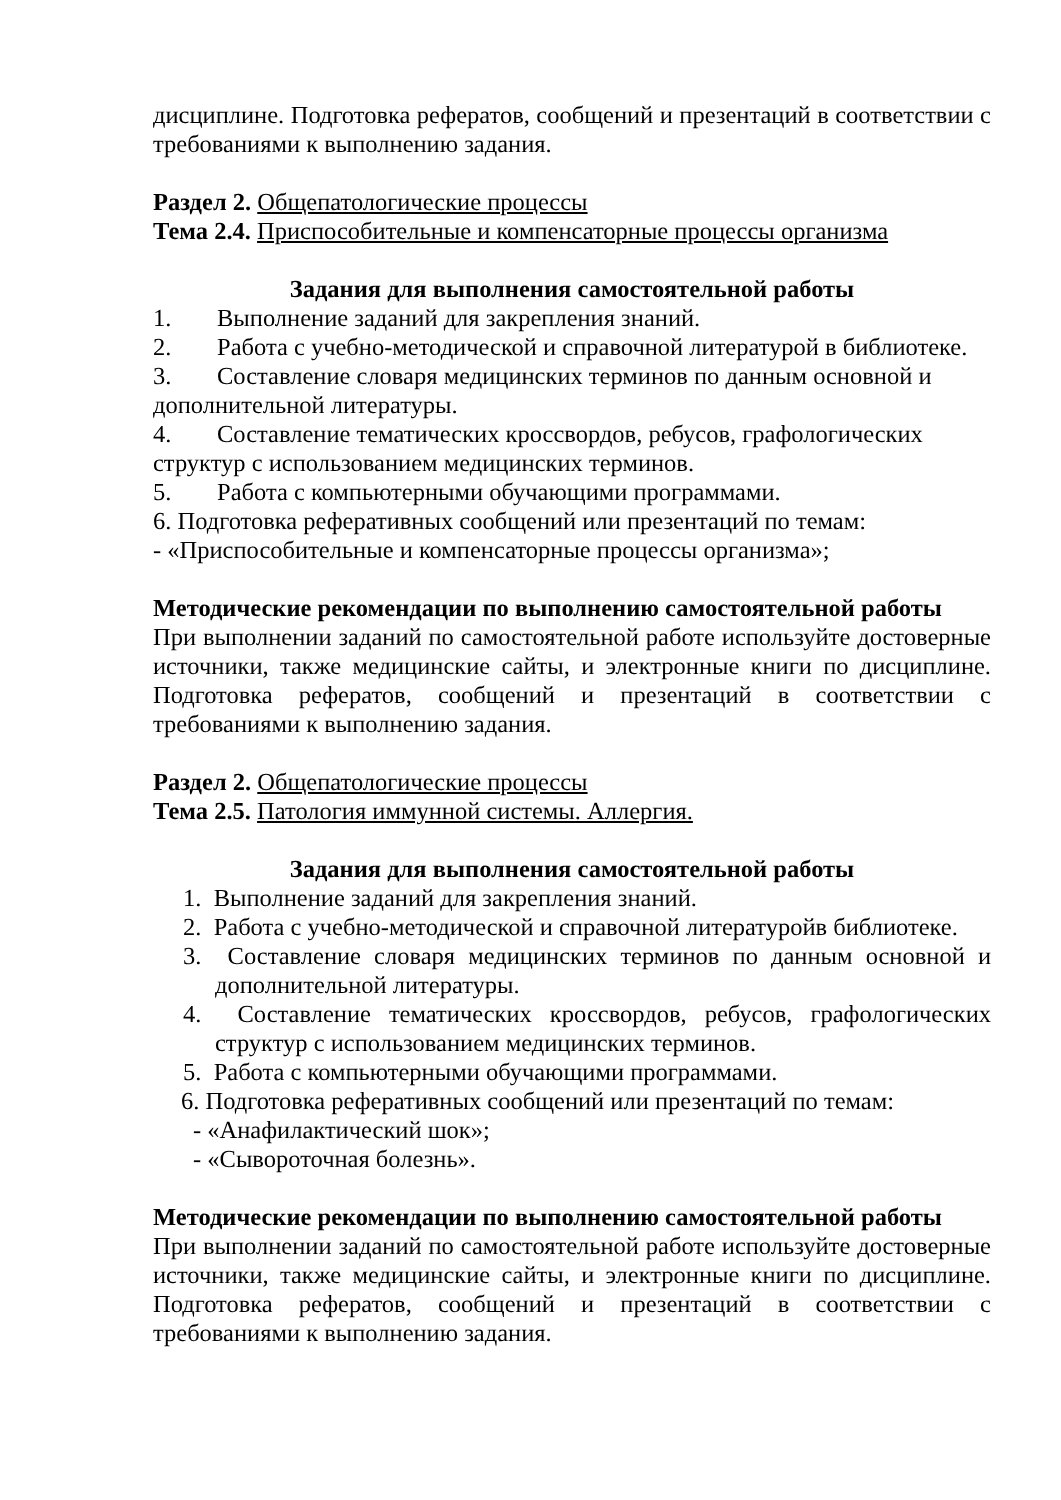дисциплине. Подготовка рефератов, сообщений и презентаций в соответствии с требованиями к выполнению задания.
Раздел 2. Общепатологические процессы
Тема 2.4. Приспособительные и компенсаторные процессы организма
Задания для выполнения самостоятельной работы
1. Выполнение заданий для закрепления знаний.
2. Работа с учебно-методической и справочной литературой в библиотеке.
3. Составление словаря медицинских терминов по данным основной и дополнительной литературы.
4. Составление тематических кроссвордов, ребусов, графологических структур с использованием медицинских терминов.
5. Работа с компьютерными обучающими программами.
6. Подготовка реферативных сообщений или презентаций по темам:
- «Приспособительные и компенсаторные процессы организма»;
Методические рекомендации по выполнению самостоятельной работы
При выполнении заданий по самостоятельной работе используйте достоверные источники, также медицинские сайты, и электронные книги по дисциплине. Подготовка рефератов, сообщений и презентаций в соответствии с требованиями к выполнению задания.
Раздел 2. Общепатологические процессы
Тема 2.5. Патология иммунной системы. Аллергия.
Задания для выполнения самостоятельной работы
1. Выполнение заданий для закрепления знаний.
2. Работа с учебно-методической и справочной литературойв библиотеке.
3. Составление словаря медицинских терминов по данным основной и дополнительной литературы.
4. Составление тематических кроссвордов, ребусов, графологических структур с использованием медицинских терминов.
5. Работа с компьютерными обучающими программами.
6. Подготовка реферативных сообщений или презентаций по темам:
- «Анафилактический шок»;
- «Сывороточная болезнь».
Методические рекомендации по выполнению самостоятельной работы
При выполнении заданий по самостоятельной работе используйте достоверные источники, также медицинские сайты, и электронные книги по дисциплине. Подготовка рефератов, сообщений и презентаций в соответствии с требованиями к выполнению задания.